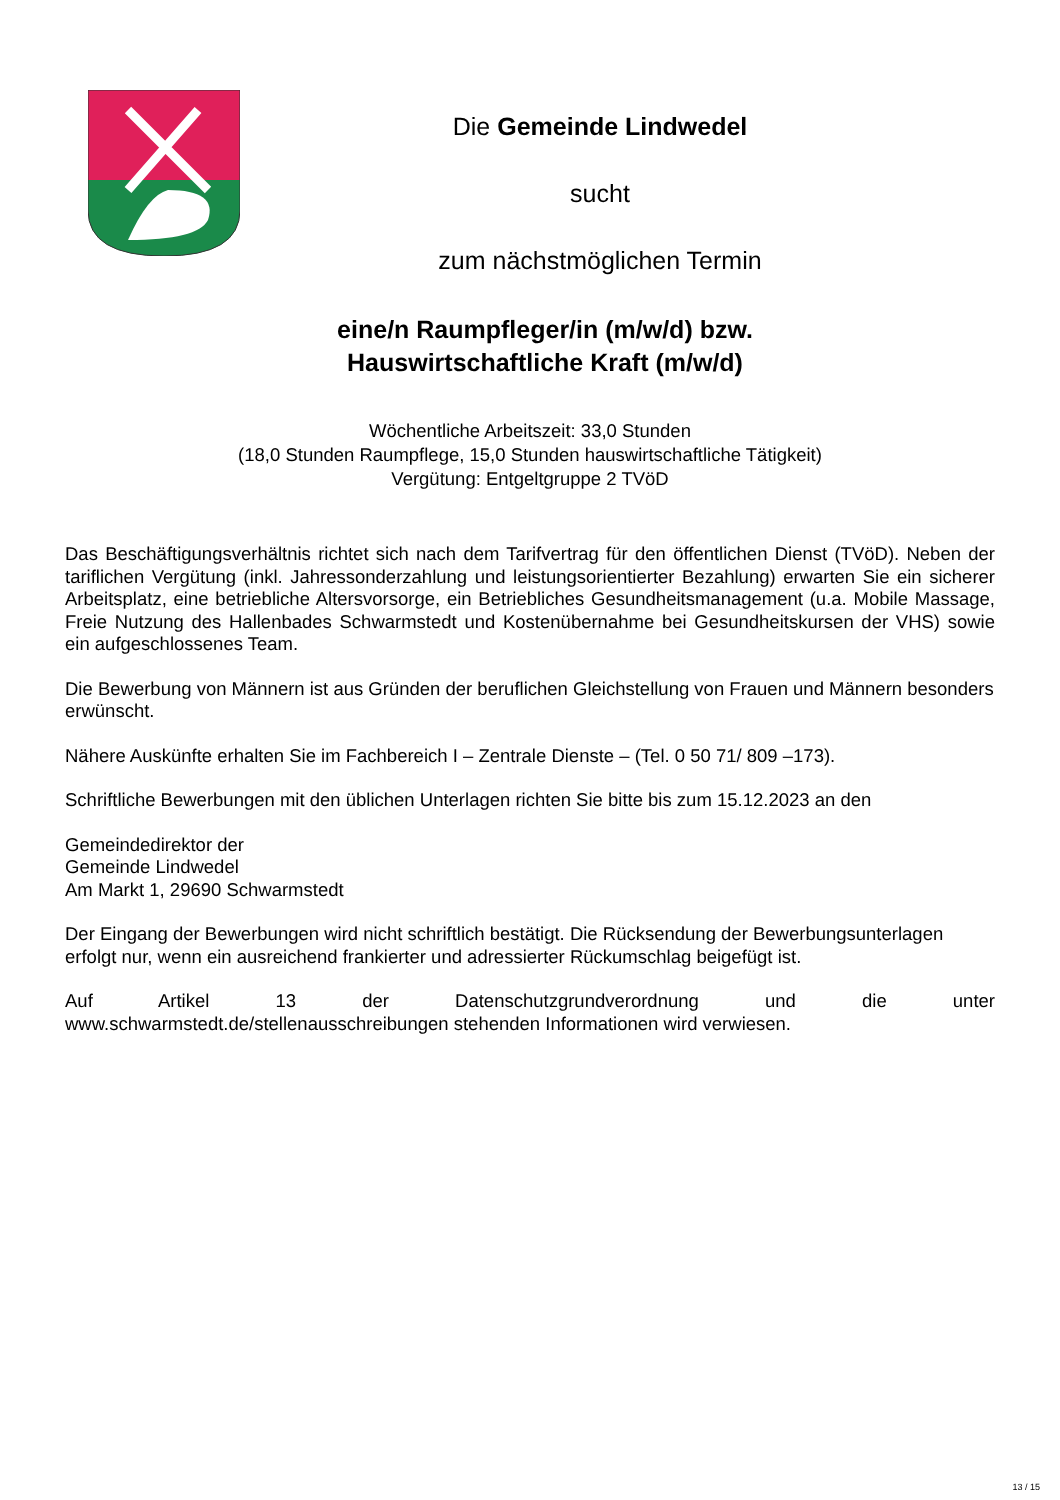Die Gemeinde Lindwedel
sucht
zum nächstmöglichen Termin
eine/n Raumpfleger/in (m/w/d) bzw.
Hauswirtschaftliche Kraft (m/w/d)
Wöchentliche Arbeitszeit: 33,0 Stunden
(18,0 Stunden Raumpflege, 15,0 Stunden hauswirtschaftliche Tätigkeit)
Vergütung: Entgeltgruppe 2 TVöD
Das Beschäftigungsverhältnis richtet sich nach dem Tarifvertrag für den öffentlichen Dienst (TVöD). Neben der tariflichen Vergütung (inkl. Jahressonderzahlung und leistungsorientierter Bezahlung) erwarten Sie ein sicherer Arbeitsplatz, eine betriebliche Altersvorsorge, ein Betriebliches Gesundheitsmanagement (u.a. Mobile Massage, Freie Nutzung des Hallenbades Schwarmstedt und Kostenübernahme bei Gesundheitskursen der VHS) sowie ein aufgeschlossenes Team.
Die Bewerbung von Männern ist aus Gründen der beruflichen Gleichstellung von Frauen und Männern besonders erwünscht.
Nähere Auskünfte erhalten Sie im Fachbereich I – Zentrale Dienste – (Tel. 0 50 71/ 809 –173).
Schriftliche Bewerbungen mit den üblichen Unterlagen richten Sie bitte bis zum 15.12.2023 an den
Gemeindedirektor der
Gemeinde Lindwedel
Am Markt 1, 29690 Schwarmstedt
Der Eingang der Bewerbungen wird nicht schriftlich bestätigt. Die Rücksendung der Bewerbungsunterlagen erfolgt nur, wenn ein ausreichend frankierter und adressierter Rückumschlag beigefügt ist.
Auf Artikel 13 der Datenschutzgrundverordnung und die unter
www.schwarmstedt.de/stellenausschreibungen stehenden Informationen wird verwiesen.
13 / 15